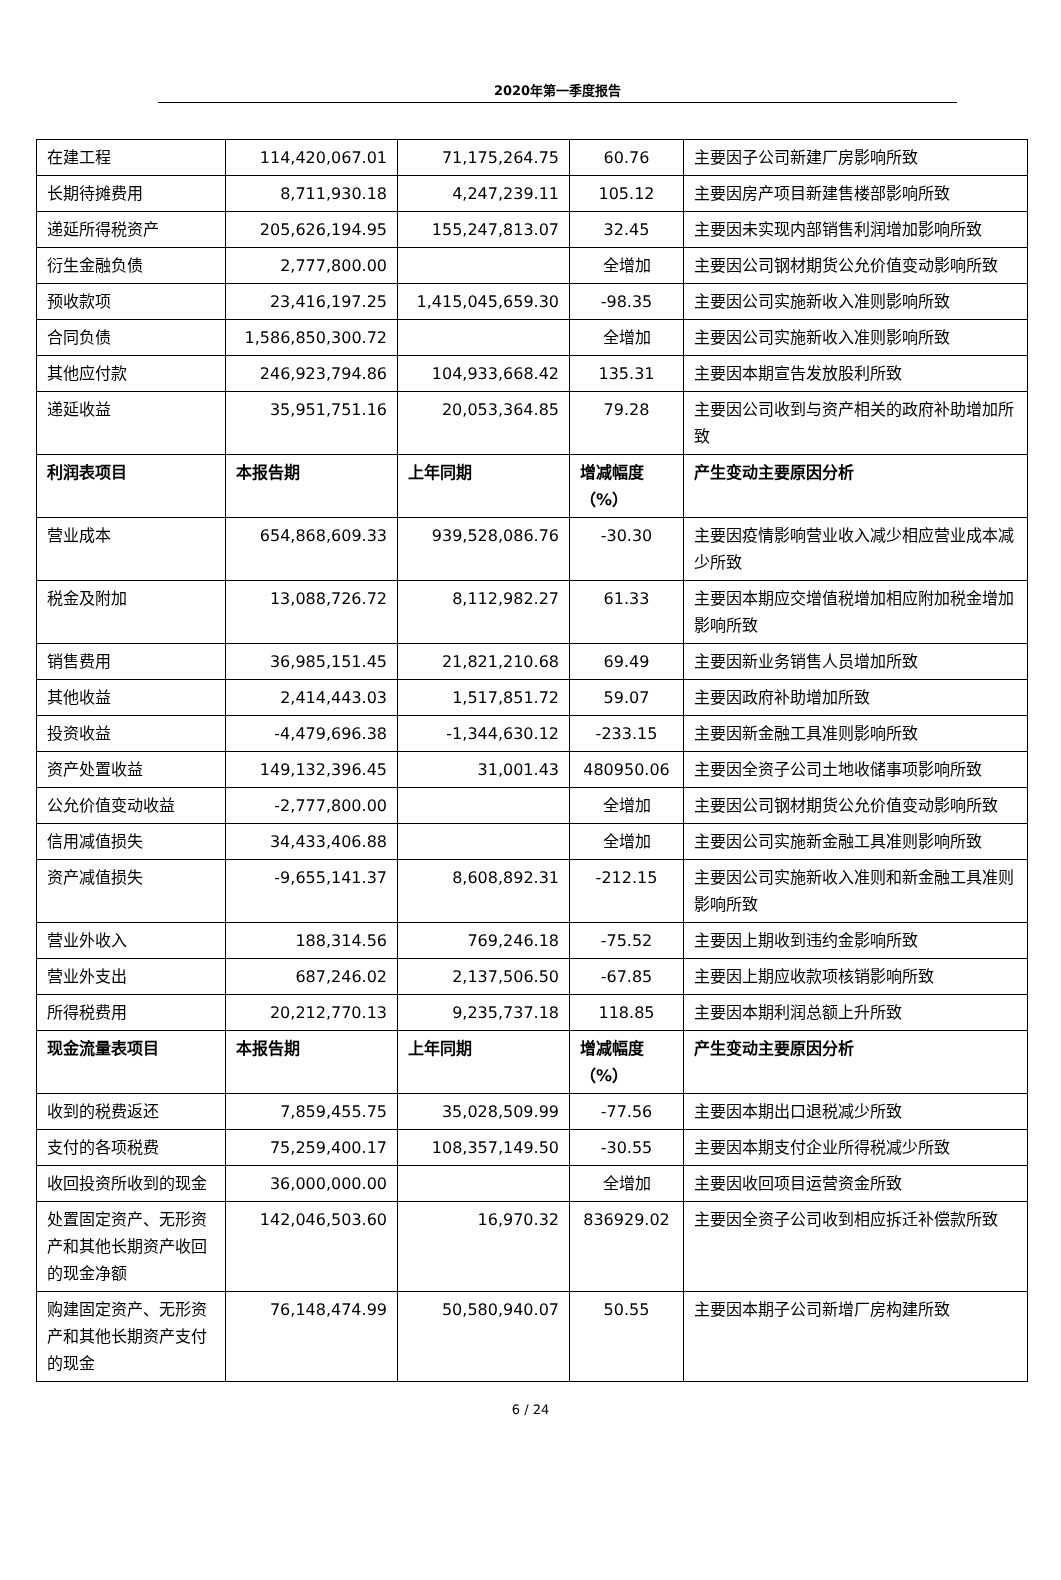2020年第一季度报告
| 在建工程 | 114,420,067.01 | 71,175,264.75 | 60.76 | 主要因子公司新建厂房影响所致 |
| 长期待摊费用 | 8,711,930.18 | 4,247,239.11 | 105.12 | 主要因房产项目新建售楼部影响所致 |
| 递延所得税资产 | 205,626,194.95 | 155,247,813.07 | 32.45 | 主要因未实现内部销售利润增加影响所致 |
| 衍生金融负债 | 2,777,800.00 | | 全增加 | 主要因公司钢材期货公允价值变动影响所致 |
| 预收款项 | 23,416,197.25 | 1,415,045,659.30 | -98.35 | 主要因公司实施新收入准则影响所致 |
| 合同负债 | 1,586,850,300.72 | | 全增加 | 主要因公司实施新收入准则影响所致 |
| 其他应付款 | 246,923,794.86 | 104,933,668.42 | 135.31 | 主要因本期宣告发放股利所致 |
| 递延收益 | 35,951,751.16 | 20,053,364.85 | 79.28 | 主要因公司收到与资产相关的政府补助增加所致 |
| 利润表项目 | 本报告期 | 上年同期 | 增减幅度（%） | 产生变动主要原因分析 |
| 营业成本 | 654,868,609.33 | 939,528,086.76 | -30.30 | 主要因疫情影响营业收入减少相应营业成本减少所致 |
| 税金及附加 | 13,088,726.72 | 8,112,982.27 | 61.33 | 主要因本期应交增值税增加相应附加税金增加影响所致 |
| 销售费用 | 36,985,151.45 | 21,821,210.68 | 69.49 | 主要因新业务销售人员增加所致 |
| 其他收益 | 2,414,443.03 | 1,517,851.72 | 59.07 | 主要因政府补助增加所致 |
| 投资收益 | -4,479,696.38 | -1,344,630.12 | -233.15 | 主要因新金融工具准则影响所致 |
| 资产处置收益 | 149,132,396.45 | 31,001.43 | 480950.06 | 主要因全资子公司土地收储事项影响所致 |
| 公允价值变动收益 | -2,777,800.00 | | 全增加 | 主要因公司钢材期货公允价值变动影响所致 |
| 信用减值损失 | 34,433,406.88 | | 全增加 | 主要因公司实施新金融工具准则影响所致 |
| 资产减值损失 | -9,655,141.37 | 8,608,892.31 | -212.15 | 主要因公司实施新收入准则和新金融工具准则影响所致 |
| 营业外收入 | 188,314.56 | 769,246.18 | -75.52 | 主要因上期收到违约金影响所致 |
| 营业外支出 | 687,246.02 | 2,137,506.50 | -67.85 | 主要因上期应收款项核销影响所致 |
| 所得税费用 | 20,212,770.13 | 9,235,737.18 | 118.85 | 主要因本期利润总额上升所致 |
| 现金流量表项目 | 本报告期 | 上年同期 | 增减幅度（%） | 产生变动主要原因分析 |
| 收到的税费返还 | 7,859,455.75 | 35,028,509.99 | -77.56 | 主要因本期出口退税减少所致 |
| 支付的各项税费 | 75,259,400.17 | 108,357,149.50 | -30.55 | 主要因本期支付企业所得税减少所致 |
| 收回投资所收到的现金 | 36,000,000.00 | | 全增加 | 主要因收回项目运营资金所致 |
| 处置固定资产、无形资产和其他长期资产收回的现金净额 | 142,046,503.60 | 16,970.32 | 836929.02 | 主要因全资子公司收到相应拆迁补偿款所致 |
| 购建固定资产、无形资产和其他长期资产支付的现金 | 76,148,474.99 | 50,580,940.07 | 50.55 | 主要因本期子公司新增厂房构建所致 |
6 / 24